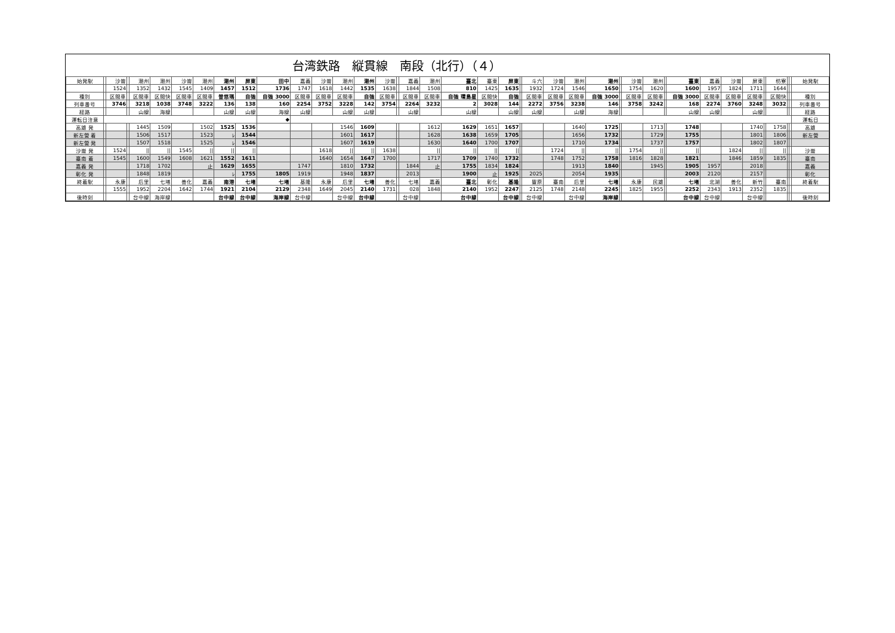台湾鉄路　縦貫線　南段（北行）（４）
| 始発駅 | | 沙崙 | | 潮州 | 潮州 | 沙崙 | 潮州 | 潮州 | 屏東 | 田中 | 嘉義 | 沙崙 | 潮州 | 潮州 | 沙崙 | | 嘉義 | 潮州 | 臺北 | 臺東 | 屏東 | | 斗六 | 沙崙 | 潮州 | 潮州 | | 沙崙 | 潮州 | | 臺東 | 嘉義 | 沙崙 | 屏東 | | 枋寮 | | | 始発駅 |
| | | 1524 | | 1352 | 1432 | 1545 | 1409 | 1457 | 1512 | 1736 | 1747 | 1618 | 1442 | 1535 | 1638 | | 1844 | 1508 | 810 | 1425 | 1635 | | 1932 | 1724 | 1546 | 1650 | | 1754 | 1620 | | 1600 | 1957 | 1824 | 1711 | | 1644 | | | |
| 種別 | | 区間車 | | 区間車 | 区間快 | 区間車 | 区間車 | 普悠瑪 | 自強 | 自強 3000 | 区間車 | 区間車 | 区間車 | 自強 | 区間車 | | 区間車 | 区間車 | 自強 環島星 | 区間快 | 自強 | | 区間車 | 区間車 | 区間車 | 自強 3000 | | 区間車 | 区間車 | | 自強 3000 | 区間車 | 区間車 | 区間車 | | 区間快 | | | 種別 |
| 列車番号 | | 3746 | | 3218 | 1038 | 3748 | 3222 | 136 | 138 | 160 | 2254 | 3752 | 3228 | 142 | 3754 | | 2264 | 3232 | 2 | 3028 | 144 | | 2272 | 3756 | 3238 | 146 | | 3758 | 3242 | | 168 | 2274 | 3760 | 3248 | | 3032 | | | 列車番号 |
| 経路 | | | | 山線 | 海線 | | | 山線 | 山線 | 海線 | 山線 | | 山線 | 山線 | | | 山線 | | 山線 | | 山線 | | 山線 | | 山線 | 海線 | | | | | 山線 | 山線 | | 山線 | | | | | 経路 |
| 運転日注意 | | | | | | | | | | ◆ | | | | | | | | | | | | | | | | | | | | | | | | | | | | | 運転日 |
| 高雄 発 | | | | 1445 | 1509 | | 1502 | 1525 | 1536 | | | | 1546 | 1609 | | | | 1612 | 1629 | 1651 | 1657 | | | | 1640 | 1725 | | | 1713 | | 1748 | | | 1740 | | 1758 | | | 高雄 |
| 新左營 着 | | | | 1506 | 1517 | | 1523 | ﾚ | 1544 | | | | 1601 | 1617 | | | | 1628 | 1638 | 1659 | 1705 | | | | 1656 | 1732 | | | 1729 | | 1755 | | | 1801 | | 1806 | | | 新左營 |
| 新左營 発 | | | | 1507 | 1518 | | 1525 | ﾚ | 1546 | | | | 1607 | 1619 | | | | 1630 | 1640 | 1700 | 1707 | | | | 1710 | 1734 | | | 1737 | | 1757 | | | 1802 | | 1807 | | | |
| 沙崙 発 | | 1524 | | // | // | 1545 | // | // | // | | | 1618 | // | // | 1638 | | | // | // | // | // | | | 1724 | // | // | | 1754 | // | | // | | 1824 | // | | // | | | 沙崙 |
| 臺南 着 | | 1545 | | 1600 | 1549 | 1608 | 1621 | 1552 | 1611 | | | 1640 | 1654 | 1647 | 1700 | | | 1717 | 1709 | 1740 | 1732 | | | 1748 | 1752 | 1758 | | 1816 | 1828 | | 1821 | | 1846 | 1859 | | 1835 | | | 臺南 |
| 嘉義 発 | | | | 1718 | 1702 | | 止 | 1629 | 1655 | | 1747 | | 1810 | 1732 | | | 1844 | 止 | 1755 | 1834 | 1824 | | | | 1913 | 1840 | | | 1945 | | 1905 | 1957 | | 2018 | | | | | 嘉義 |
| 彰化 発 | | | | 1848 | 1819 | | | ﾚ | 1755 | 1805 | 1919 | | 1948 | 1837 | | | 2013 | | 1900 | 止 | 1925 | | 2025 | | 2054 | 1935 | | | | | 2003 | 2120 | | 2157 | | | | | 彰化 |
| 終着駅 | | 永康 | | 后里 | 七堵 | 善化 | 嘉義 | 南港 | 七堵 | 七堵 | 基隆 | 永康 | 后里 | 七堵 | 善化 | | 七堵 | 嘉義 | 臺北 | 彰化 | 基隆 | | 豐原 | 臺南 | 后里 | 七堵 | | 永康 | 民雄 | | 七堵 | 北湖 | 善化 | 新竹 | | 臺南 | | | 終着駅 |
| | | 1555 | | 1952 | 2204 | 1642 | 1744 | 1921 | 2104 | 2129 | 2348 | 1649 | 2045 | 2140 | 1731 | | 028 | 1848 | 2140 | 1952 | 2247 | | 2125 | 1748 | 2148 | 2245 | | 1825 | 1955 | | 2252 | 2343 | 1913 | 2352 | | 1835 | | | |
| 後時刻 | | | | 台中線 | 海岸線 | | | 台中線 | 台中線 | 海岸線 | 台中線 | | 台中線 | 台中線 | | | 台中線 | | 台中線 | | 台中線 | | 台中線 | | 台中線 | 海岸線 | | | | | 台中線 | 台中線 | | 台中線 | | | | | 後時刻 |